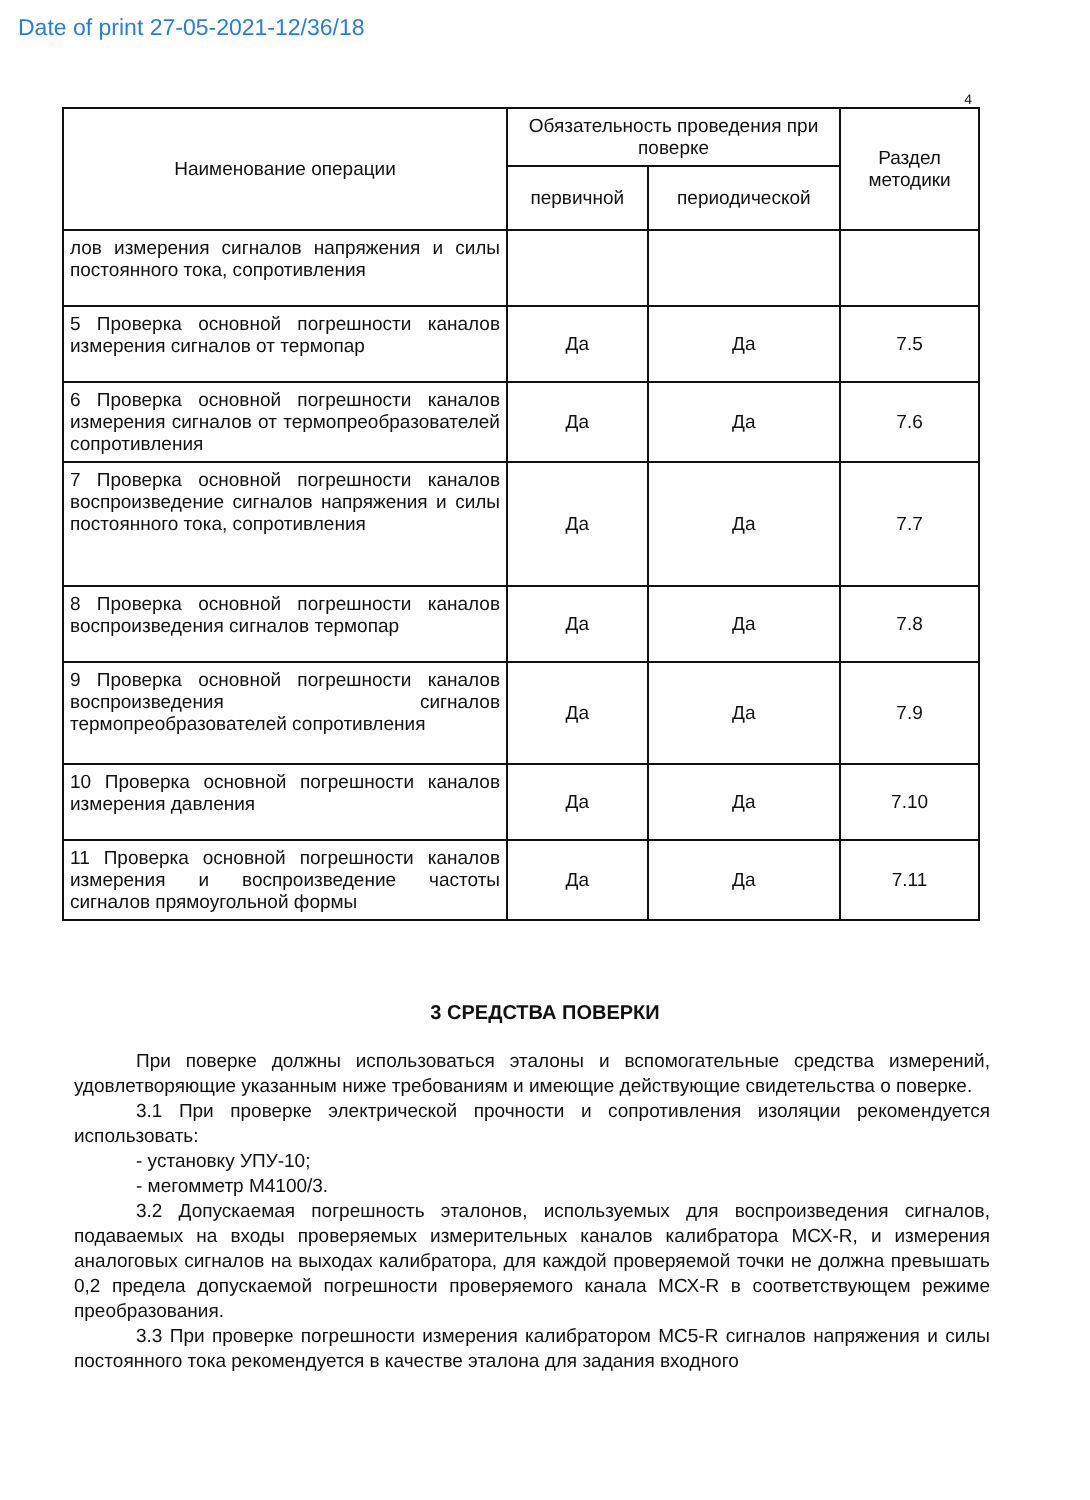Date of print 27-05-2021-12/36/18
4
| Наименование операции | Обязательность проведения при поверке | | Раздел методики |
| --- | --- | --- | --- |
| | первичной | периодической | |
| лов измерения сигналов напряжения и силы постоянного тока, сопротивления | | | |
| 5 Проверка основной погрешности каналов измерения сигналов от термопар | Да | Да | 7.5 |
| 6 Проверка основной погрешности каналов измерения сигналов от термопреобразователей сопротивления | Да | Да | 7.6 |
| 7 Проверка основной погрешности каналов воспроизведение сигналов напряжения и силы постоянного тока, сопротивления | Да | Да | 7.7 |
| 8 Проверка основной погрешности каналов воспроизведения сигналов термопар | Да | Да | 7.8 |
| 9 Проверка основной погрешности каналов воспроизведения сигналов термопреобразователей сопротивления | Да | Да | 7.9 |
| 10 Проверка основной погрешности каналов измерения давления | Да | Да | 7.10 |
| 11 Проверка основной погрешности каналов измерения и воспроизведение частоты сигналов прямоугольной формы | Да | Да | 7.11 |
3 СРЕДСТВА ПОВЕРКИ
При поверке должны использоваться эталоны и вспомогательные средства измерений, удовлетворяющие указанным ниже требованиям и имеющие действующие свидетельства о поверке.
3.1 При проверке электрической прочности и сопротивления изоляции рекомендуется использовать:
- установку УПУ-10;
- мегомметр М4100/3.
3.2 Допускаемая погрешность эталонов, используемых для воспроизведения сигналов, подаваемых на входы проверяемых измерительных каналов калибратора МСХ-R, и измерения аналоговых сигналов на выходах калибратора, для каждой проверяемой точки не должна превышать 0,2 предела допускаемой погрешности проверяемого канала МСХ-R в соответствующем режиме преобразования.
3.3 При проверке погрешности измерения калибратором МС5-R сигналов напряжения и силы постоянного тока рекомендуется в качестве эталона для задания входного